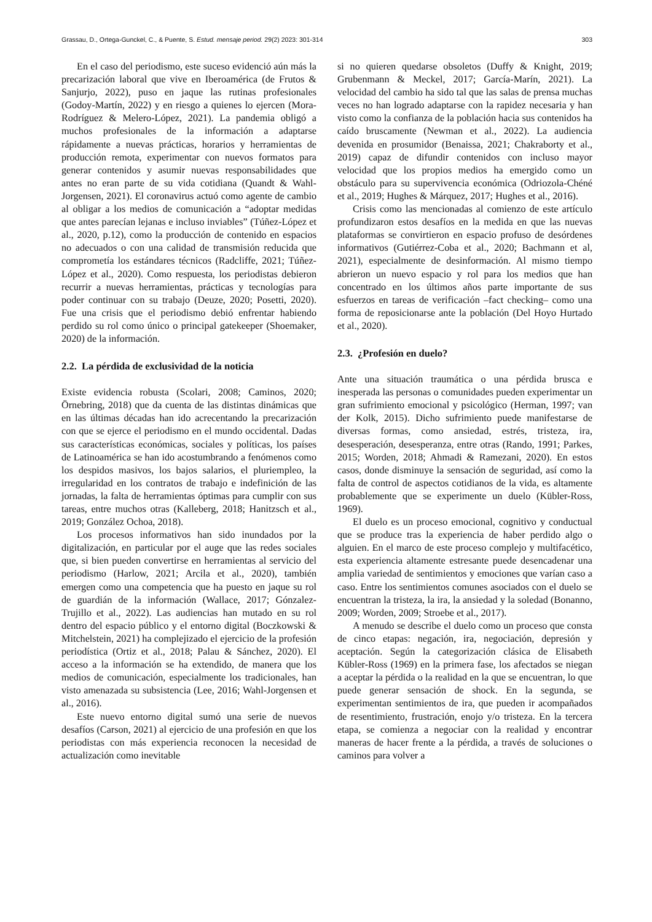Grassau, D., Ortega-Gunckel, C., & Puente, S. Estud. mensaje period. 29(2) 2023: 301-314 303
En el caso del periodismo, este suceso evidenció aún más la precarización laboral que vive en Iberoamérica (de Frutos & Sanjurjo, 2022), puso en jaque las rutinas profesionales (Godoy-Martín, 2022) y en riesgo a quienes lo ejercen (Mora-Rodríguez & Melero-López, 2021). La pandemia obligó a muchos profesionales de la información a adaptarse rápidamente a nuevas prácticas, horarios y herramientas de producción remota, experimentar con nuevos formatos para generar contenidos y asumir nuevas responsabilidades que antes no eran parte de su vida cotidiana (Quandt & Wahl-Jorgensen, 2021). El coronavirus actuó como agente de cambio al obligar a los medios de comunicación a “adoptar medidas que antes parecían lejanas e incluso inviables” (Túñez-López et al., 2020, p.12), como la producción de contenido en espacios no adecuados o con una calidad de transmisión reducida que comprometía los estándares técnicos (Radcliffe, 2021; Túñez-López et al., 2020). Como respuesta, los periodistas debieron recurrir a nuevas herramientas, prácticas y tecnologías para poder continuar con su trabajo (Deuze, 2020; Posetti, 2020). Fue una crisis que el periodismo debió enfrentar habiendo perdido su rol como único o principal gatekeeper (Shoemaker, 2020) de la información.
2.2. La pérdida de exclusividad de la noticia
Existe evidencia robusta (Scolari, 2008; Caminos, 2020; Örnebring, 2018) que da cuenta de las distintas dinámicas que en las últimas décadas han ido acrecentando la precarización con que se ejerce el periodismo en el mundo occidental. Dadas sus características económicas, sociales y políticas, los países de Latinoamérica se han ido acostumbrando a fenómenos como los despidos masivos, los bajos salarios, el pluriempleo, la irregularidad en los contratos de trabajo e indefinición de las jornadas, la falta de herramientas óptimas para cumplir con sus tareas, entre muchos otras (Kalleberg, 2018; Hanitzsch et al., 2019; González Ochoa, 2018).
Los procesos informativos han sido inundados por la digitalización, en particular por el auge que las redes sociales que, si bien pueden convertirse en herramientas al servicio del periodismo (Harlow, 2021; Arcila et al., 2020), también emergen como una competencia que ha puesto en jaque su rol de guardián de la información (Wallace, 2017; Gónzalez-Trujillo et al., 2022). Las audiencias han mutado en su rol dentro del espacio público y el entorno digital (Boczkowski & Mitchelstein, 2021) ha complejizado el ejercicio de la profesión periodística (Ortiz et al., 2018; Palau & Sánchez, 2020). El acceso a la información se ha extendido, de manera que los medios de comunicación, especialmente los tradicionales, han visto amenazada su subsistencia (Lee, 2016; Wahl-Jorgensen et al., 2016).
Este nuevo entorno digital sumó una serie de nuevos desafíos (Carson, 2021) al ejercicio de una profesión en que los periodistas con más experiencia reconocen la necesidad de actualización como inevitable
si no quieren quedarse obsoletos (Duffy & Knight, 2019; Grubenmann & Meckel, 2017; García-Marín, 2021). La velocidad del cambio ha sido tal que las salas de prensa muchas veces no han logrado adaptarse con la rapidez necesaria y han visto como la confianza de la población hacia sus contenidos ha caído bruscamente (Newman et al., 2022). La audiencia devenida en prosumidor (Benaissa, 2021; Chakraborty et al., 2019) capaz de difundir contenidos con incluso mayor velocidad que los propios medios ha emergido como un obstáculo para su supervivencia económica (Odriozola-Chéné et al., 2019; Hughes & Márquez, 2017; Hughes et al., 2016).
Crisis como las mencionadas al comienzo de este artículo profundizaron estos desafíos en la medida en que las nuevas plataformas se convirtieron en espacio profuso de desórdenes informativos (Gutiérrez-Coba et al., 2020; Bachmann et al, 2021), especialmente de desinformación. Al mismo tiempo abrieron un nuevo espacio y rol para los medios que han concentrado en los últimos años parte importante de sus esfuerzos en tareas de verificación –fact checking– como una forma de reposicionarse ante la población (Del Hoyo Hurtado et al., 2020).
2.3. ¿Profesión en duelo?
Ante una situación traumática o una pérdida brusca e inesperada las personas o comunidades pueden experimentar un gran sufrimiento emocional y psicológico (Herman, 1997; van der Kolk, 2015). Dicho sufrimiento puede manifestarse de diversas formas, como ansiedad, estrés, tristeza, ira, desesperación, desesperanza, entre otras (Rando, 1991; Parkes, 2015; Worden, 2018; Ahmadi & Ramezani, 2020). En estos casos, donde disminuye la sensación de seguridad, así como la falta de control de aspectos cotidianos de la vida, es altamente probablemente que se experimente un duelo (Kübler-Ross, 1969).
El duelo es un proceso emocional, cognitivo y conductual que se produce tras la experiencia de haber perdido algo o alguien. En el marco de este proceso complejo y multifacético, esta experiencia altamente estresante puede desencadenar una amplia variedad de sentimientos y emociones que varían caso a caso. Entre los sentimientos comunes asociados con el duelo se encuentran la tristeza, la ira, la ansiedad y la soledad (Bonanno, 2009; Worden, 2009; Stroebe et al., 2017).
A menudo se describe el duelo como un proceso que consta de cinco etapas: negación, ira, negociación, depresión y aceptación. Según la categorización clásica de Elisabeth Kübler-Ross (1969) en la primera fase, los afectados se niegan a aceptar la pérdida o la realidad en la que se encuentran, lo que puede generar sensación de shock. En la segunda, se experimentan sentimientos de ira, que pueden ir acompañados de resentimiento, frustración, enojo y/o tristeza. En la tercera etapa, se comienza a negociar con la realidad y encontrar maneras de hacer frente a la pérdida, a través de soluciones o caminos para volver a